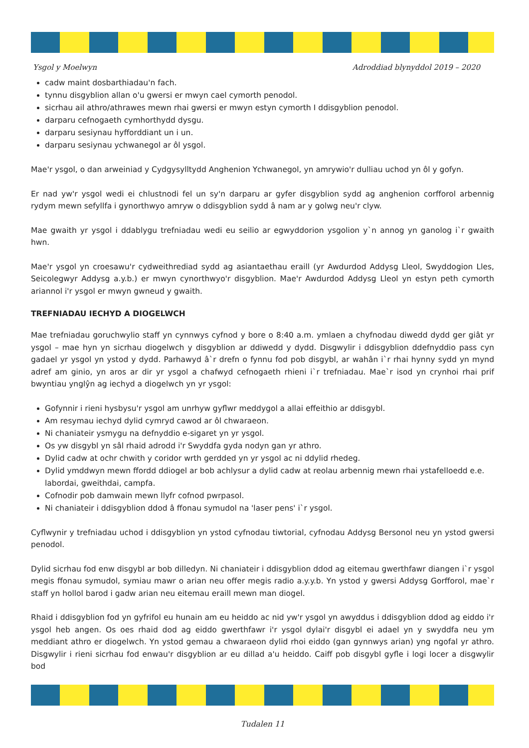Ysgol y Moelwyn Adroddiad blynyddol 2019 – 2020
cadw maint dosbarthiadau'n fach.
tynnu disgyblion allan o'u gwersi er mwyn cael cymorth penodol.
sicrhau ail athro/athrawes mewn rhai gwersi er mwyn estyn cymorth I ddisgyblion penodol.
darparu cefnogaeth cymhorthydd dysgu.
darparu sesiynau hyfforddiant un i un.
darparu sesiynau ychwanegol ar ôl ysgol.
Mae'r ysgol, o dan arweiniad y Cydgysylltydd Anghenion Ychwanegol, yn amrywio'r dulliau uchod yn ôl y gofyn.
Er nad yw'r ysgol wedi ei chlustnodi fel un sy'n darparu ar gyfer disgyblion sydd ag anghenion corfforol arbennig rydym mewn sefyllfa i gynorthwyo amryw o ddisgyblion sydd â nam ar y golwg neu'r clyw.
Mae gwaith yr ysgol i ddablygu trefniadau wedi eu seilio ar egwyddorion ysgolion y`n annog yn ganolog i`r gwaith hwn.
Mae'r ysgol yn croesawu'r cydweithrediad sydd ag asiantaethau eraill (yr Awdurdod Addysg Lleol, Swyddogion Lles, Seicolegwyr Addysg a.y.b.) er mwyn cynorthwyo'r disgyblion. Mae'r Awdurdod Addysg Lleol yn estyn peth cymorth ariannol i'r ysgol er mwyn gwneud y gwaith.
TREFNIADAU IECHYD A DIOGELWCH
Mae trefniadau goruchwylio staff yn cynnwys cyfnod y bore o 8:40 a.m. ymlaen a chyfnodau diwedd dydd ger giât yr ysgol – mae hyn yn sicrhau diogelwch y disgyblion ar ddiwedd y dydd. Disgwylir i ddisgyblion ddefnyddio pass cyn gadael yr ysgol yn ystod y dydd. Parhawyd â`r drefn o fynnu fod pob disgybl, ar wahân i`r rhai hynny sydd yn mynd adref am ginio, yn aros ar dir yr ysgol a chafwyd cefnogaeth rhieni i`r trefniadau. Mae`r isod yn crynhoi rhai prif bwyntiau ynglŷn ag iechyd a diogelwch yn yr ysgol:
Gofynnir i rieni hysbysu'r ysgol am unrhyw gyflwr meddygol a allai effeithio ar ddisgybl.
Am resymau iechyd dylid cymryd cawod ar ôl chwaraeon.
Ni chaniateir ysmygu na defnyddio e-sigaret yn yr ysgol.
Os yw disgybl yn sâl rhaid adrodd i'r Swyddfa gyda nodyn gan yr athro.
Dylid cadw at ochr chwith y coridor wrth gerdded yn yr ysgol ac ni ddylid rhedeg.
Dylid ymddwyn mewn ffordd ddiogel ar bob achlysur a dylid cadw at reolau arbennig mewn rhai ystafelloedd e.e. labordai, gweithdai, campfa.
Cofnodir pob damwain mewn llyfr cofnod pwrpasol.
Ni chaniateir i ddisgyblion ddod â ffonau symudol na 'laser pens' i`r ysgol.
Cyflwynir y trefniadau uchod i ddisgyblion yn ystod cyfnodau tiwtorial, cyfnodau Addysg Bersonol neu yn ystod gwersi penodol.
Dylid sicrhau fod enw disgybl ar bob dilledyn. Ni chaniateir i ddisgyblion ddod ag eitemau gwerthfawr diangen i`r ysgol megis ffonau symudol, symiau mawr o arian neu offer megis radio a.y.y.b. Yn ystod y gwersi Addysg Gorfforol, mae`r staff yn hollol barod i gadw arian neu eitemau eraill mewn man diogel.
Rhaid i ddisgyblion fod yn gyfrifol eu hunain am eu heiddo ac nid yw'r ysgol yn awyddus i ddisgyblion ddod ag eiddo i'r ysgol heb angen. Os oes rhaid dod ag eiddo gwerthfawr i'r ysgol dylai'r disgybl ei adael yn y swyddfa neu ym meddiant athro er diogelwch. Yn ystod gemau a chwaraeon dylid rhoi eiddo (gan gynnwys arian) yng ngofal yr athro. Disgwylir i rieni sicrhau fod enwau'r disgyblion ar eu dillad a'u heiddo. Caiff pob disgybl gyfle i logi locer a disgwylir bod
Tudalen 11